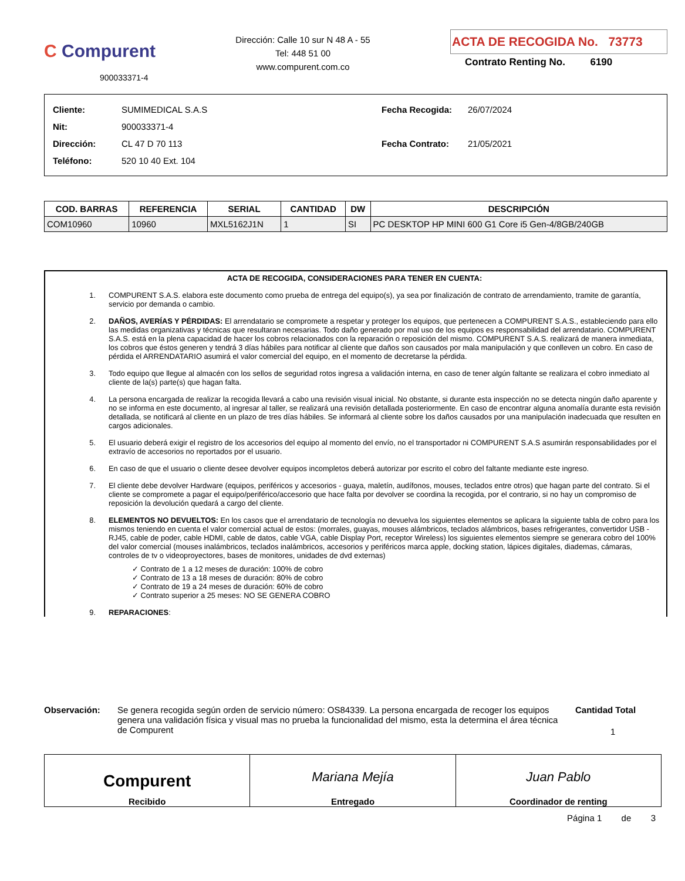C Compurent
900033371-4
Dirección: Calle 10 sur N 48 A - 55
Tel: 448 51 00
www.compurent.com.co
ACTA DE RECOGIDA No. 73773
Contrato Renting No. 6190
| Cliente: | SUMIMEDICAL S.A.S |
| Nit: | 900033371-4 |
| Dirección: | CL 47 D 70 113 |
| Teléfono: | 520 10 40 Ext. 104 |
| Fecha Recogida: | 26/07/2024 |
| Fecha Contrato: | 21/05/2021 |
| COD. BARRAS | REFERENCIA | SERIAL | CANTIDAD | DW | DESCRIPCIÓN |
| --- | --- | --- | --- | --- | --- |
| COM10960 | 10960 | MXL5162J1N | 1 | SI | PC DESKTOP HP MINI 600 G1 Core i5 Gen-4/8GB/240GB |
ACTA DE RECOGIDA, CONSIDERACIONES PARA TENER EN CUENTA:
1. COMPURENT S.A.S. elabora este documento como prueba de entrega del equipo(s), ya sea por finalización de contrato de arrendamiento, tramite de garantía, servicio por demanda o cambio.
2. DAÑOS, AVERÍAS Y PÉRDIDAS: El arrendatario se compromete a respetar y proteger los equipos, que pertenecen a COMPURENT S.A.S., estableciendo para ello las medidas organizativas y técnicas que resultaran necesarias. Todo daño generado por mal uso de los equipos es responsabilidad del arrendatario. COMPURENT S.A.S. está en la plena capacidad de hacer los cobros relacionados con la reparación o reposición del mismo. COMPURENT S.A.S. realizará de manera inmediata, los cobros que éstos generen y tendrá 3 días hábiles para notificar al cliente que daños son causados por mala manipulación y que conlleven un cobro. En caso de pérdida el ARRENDATARIO asumirá el valor comercial del equipo, en el momento de decretarse la pérdida.
3. Todo equipo que llegue al almacén con los sellos de seguridad rotos ingresa a validación interna, en caso de tener algún faltante se realizara el cobro inmediato al cliente de la(s) parte(s) que hagan falta.
4. La persona encargada de realizar la recogida llevará a cabo una revisión visual inicial. No obstante, si durante esta inspección no se detecta ningún daño aparente y no se informa en este documento, al ingresar al taller, se realizará una revisión detallada posteriormente. En caso de encontrar alguna anomalía durante esta revisión detallada, se notificará al cliente en un plazo de tres días hábiles. Se informará al cliente sobre los daños causados por una manipulación inadecuada que resulten en cargos adicionales.
5. El usuario deberá exigir el registro de los accesorios del equipo al momento del envío, no el transportador ni COMPURENT S.A.S asumirán responsabilidades por el extravío de accesorios no reportados por el usuario.
6. En caso de que el usuario o cliente desee devolver equipos incompletos deberá autorizar por escrito el cobro del faltante mediante este ingreso.
7. El cliente debe devolver Hardware (equipos, periféricos y accesorios - guaya, maletín, audífonos, mouses, teclados entre otros) que hagan parte del contrato. Si el cliente se compromete a pagar el equipo/periférico/accesorio que hace falta por devolver se coordina la recogida, por el contrario, si no hay un compromiso de reposición la devolución quedará a cargo del cliente.
8. ELEMENTOS NO DEVUELTOS: En los casos que el arrendatario de tecnología no devuelva los siguientes elementos se aplicara la siguiente tabla de cobro para los mismos teniendo en cuenta el valor comercial actual de estos: (morrales, guayas, mouses alámbricos, teclados alámbricos, bases refrigerantes, convertidor USB - RJ45, cable de poder, cable HDMI, cable de datos, cable VGA, cable Display Port, receptor Wireless) los siguientes elementos siempre se generara cobro del 100% del valor comercial (mouses inalámbricos, teclados inalámbricos, accesorios y periféricos marca apple, docking station, lápices digitales, diademas, cámaras, controles de tv o videoproyectores, bases de monitores, unidades de dvd externas)
✓ Contrato de 1 a 12 meses de duración: 100% de cobro
✓ Contrato de 13 a 18 meses de duración: 80% de cobro
✓ Contrato de 19 a 24 meses de duración: 60% de cobro
✓ Contrato superior a 25 meses: NO SE GENERA COBRO
9. REPARACIONES:
Observación: Se genera recogida según orden de servicio número: OS84339. La persona encargada de recoger los equipos genera una validación física y visual mas no prueba la funcionalidad del mismo, esta la determina el área técnica de Compurent
Cantidad Total
1
Compurent
Recibido
Mariana Mejía
Entregado
Juan Pablo
Coordinador de renting
Página 1 de 3